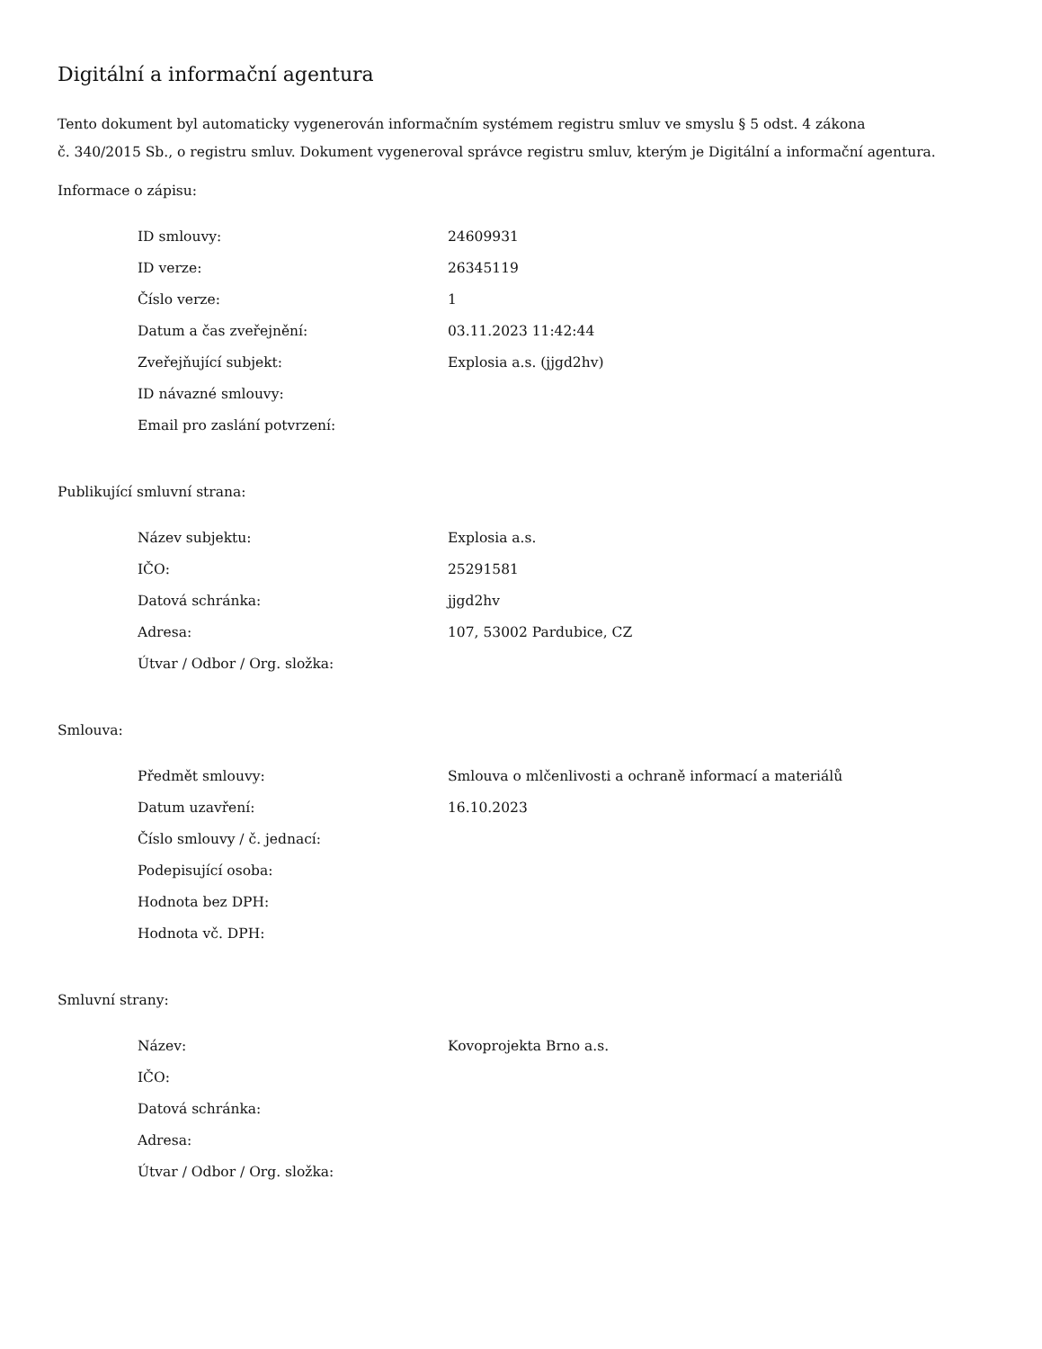Digitální a informační agentura
Tento dokument byl automaticky vygenerován informačním systémem registru smluv ve smyslu § 5 odst. 4 zákona
č. 340/2015 Sb., o registru smluv. Dokument vygeneroval správce registru smluv, kterým je Digitální a informační agentura.
Informace o zápisu:
| ID smlouvy: | 24609931 |
| ID verze: | 26345119 |
| Číslo verze: | 1 |
| Datum a čas zveřejnění: | 03.11.2023 11:42:44 |
| Zveřejňující subjekt: | Explosia a.s. (jjgd2hv) |
| ID návazné smlouvy: | |
| Email pro zaslání potvrzení: | |
Publikující smluvní strana:
| Název subjektu: | Explosia a.s. |
| IČO: | 25291581 |
| Datová schránka: | jjgd2hv |
| Adresa: | 107, 53002 Pardubice, CZ |
| Útvar / Odbor / Org. složka: | |
Smlouva:
| Předmět smlouvy: | Smlouva o mlčenlivosti a ochraně informací a materiálů |
| Datum uzavření: | 16.10.2023 |
| Číslo smlouvy / č. jednací: | |
| Podepisující osoba: | |
| Hodnota bez DPH: | |
| Hodnota vč. DPH: | |
Smluvní strany:
| Název: | Kovoprojekta Brno a.s. |
| IČO: | |
| Datová schránka: | |
| Adresa: | |
| Útvar / Odbor / Org. složka: | |